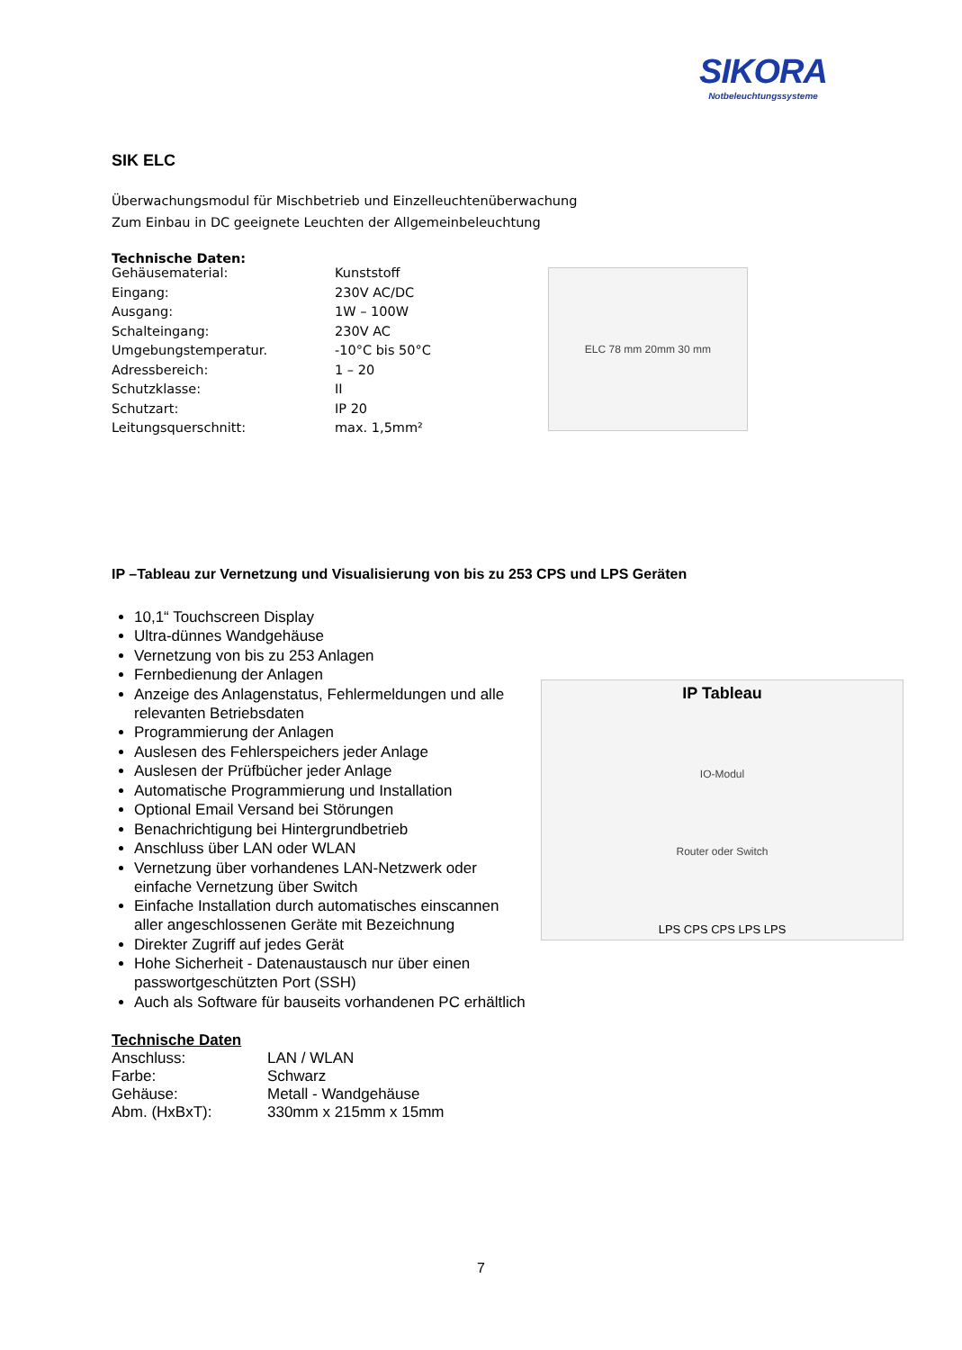SIKORA
Notbeleuchtungssysteme
SIK ELC
Überwachungsmodul für Mischbetrieb und Einzelleuchtenüberwachung
Zum Einbau in DC geeignete Leuchten der Allgemeinbeleuchtung
Technische Daten:
| Gehäusematerial: | Kunststoff |
| Eingang: | 230V AC/DC |
| Ausgang: | 1W – 100W |
| Schalteingang: | 230V AC |
| Umgebungstemperatur. | -10°C bis 50°C |
| Adressbereich: | 1 – 20 |
| Schutzklasse: | II |
| Schutzart: | IP 20 |
| Leitungsquerschnitt: | max. 1,5mm² |
ELC 78 mm 20mm 30 mm
IP –Tableau zur Vernetzung und Visualisierung von bis zu 253 CPS und LPS Geräten
10,1“ Touchscreen Display
Ultra-dünnes Wandgehäuse
Vernetzung von bis zu 253 Anlagen
Fernbedienung der Anlagen
Anzeige des Anlagenstatus, Fehlermeldungen und alle relevanten Betriebsdaten
Programmierung der Anlagen
Auslesen des Fehlerspeichers jeder Anlage
Auslesen der Prüfbücher jeder Anlage
Automatische Programmierung und Installation
Optional Email Versand bei Störungen
Benachrichtigung bei Hintergrundbetrieb
Anschluss über LAN oder WLAN
Vernetzung über vorhandenes LAN-Netzwerk oder einfache Vernetzung über Switch
Einfache Installation durch automatisches einscannen aller angeschlossenen Geräte mit Bezeichnung
Direkter Zugriff auf jedes Gerät
Hohe Sicherheit - Datenaustausch nur über einen passwortgeschützten Port (SSH)
Auch als Software für bauseits vorhandenen PC erhältlich
IP Tableau
IO-Modul
Router oder Switch
LPS CPS CPS LPS LPS
Technische Daten
| Anschluss: | LAN / WLAN |
| Farbe: | Schwarz |
| Gehäuse: | Metall - Wandgehäuse |
| Abm. (HxBxT): | 330mm x 215mm x 15mm |
7